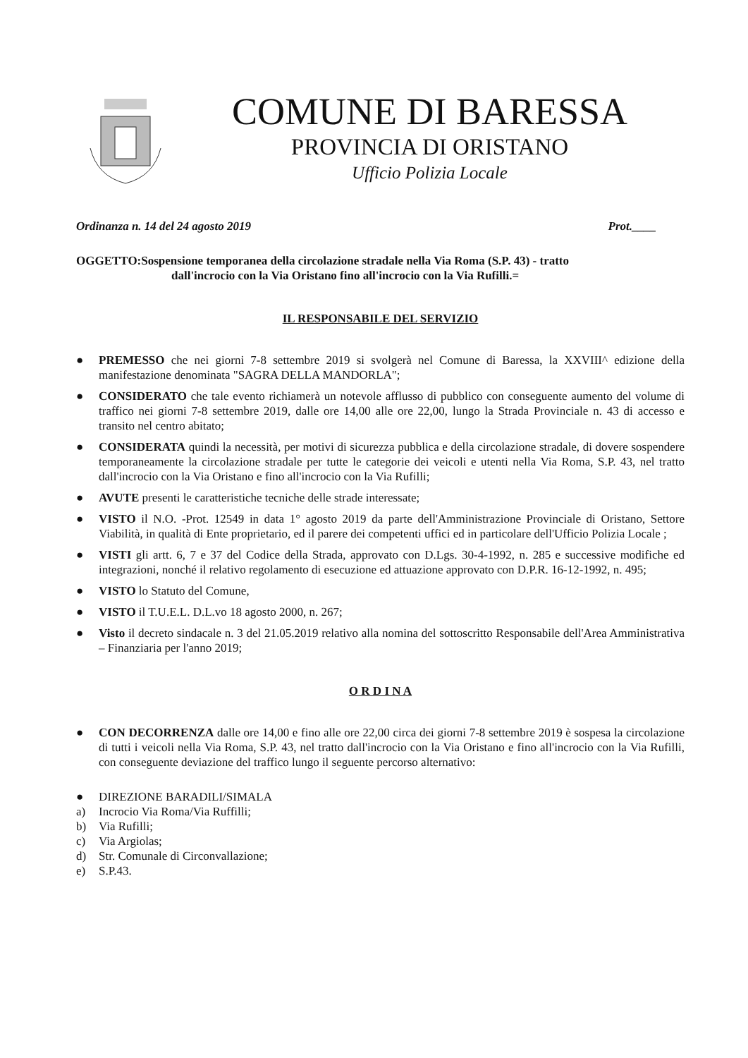COMUNE DI BARESSA
PROVINCIA DI ORISTANO
Ufficio Polizia Locale
Ordinanza n. 14 del 24 agosto 2019 Prot.____
OGGETTO:Sospensione temporanea della circolazione stradale nella Via Roma (S.P. 43) - tratto
dall'incrocio con la Via Oristano fino all'incrocio con la Via Rufilli.=
IL RESPONSABILE DEL SERVIZIO
● PREMESSO che nei giorni 7-8 settembre 2019 si svolgerà nel Comune di Baressa, la XXVIII^ edizione della manifestazione denominata "SAGRA DELLA MANDORLA";
● CONSIDERATO che tale evento richiamerà un notevole afflusso di pubblico con conseguente aumento del volume di traffico nei giorni 7-8 settembre 2019, dalle ore 14,00 alle ore 22,00, lungo la Strada Provinciale n. 43 di accesso e transito nel centro abitato;
● CONSIDERATA quindi la necessità, per motivi di sicurezza pubblica e della circolazione stradale, di dovere sospendere temporaneamente la circolazione stradale per tutte le categorie dei veicoli e utenti nella Via Roma, S.P. 43, nel tratto dall'incrocio con la Via Oristano e fino all'incrocio con la Via Rufilli;
● AVUTE presenti le caratteristiche tecniche delle strade interessate;
● VISTO il N.O. -Prot. 12549 in data 1° agosto 2019 da parte dell'Amministrazione Provinciale di Oristano, Settore Viabilità, in qualità di Ente proprietario, ed il parere dei competenti uffici ed in particolare dell'Ufficio Polizia Locale ;
● VISTI gli artt. 6, 7 e 37 del Codice della Strada, approvato con D.Lgs. 30-4-1992, n. 285 e successive modifiche ed integrazioni, nonché il relativo regolamento di esecuzione ed attuazione approvato con D.P.R. 16-12-1992, n. 495;
● VISTO lo Statuto del Comune,
● VISTO il T.U.E.L. D.L.vo 18 agosto 2000, n. 267;
● Visto il decreto sindacale n. 3 del 21.05.2019 relativo alla nomina del sottoscritto Responsabile dell'Area Amministrativa – Finanziaria per l'anno 2019;
O R D I N A
● CON DECORRENZA dalle ore 14,00 e fino alle ore 22,00 circa dei giorni 7-8 settembre 2019 è sospesa la circolazione di tutti i veicoli nella Via Roma, S.P. 43, nel tratto dall'incrocio con la Via Oristano e fino all'incrocio con la Via Rufilli, con conseguente deviazione del traffico lungo il seguente percorso alternativo:
● DIREZIONE BARADILI/SIMALA
a) Incrocio Via Roma/Via Ruffilli;
b) Via Rufilli;
c) Via Argiolas;
d) Str. Comunale di Circonvallazione;
e) S.P.43.